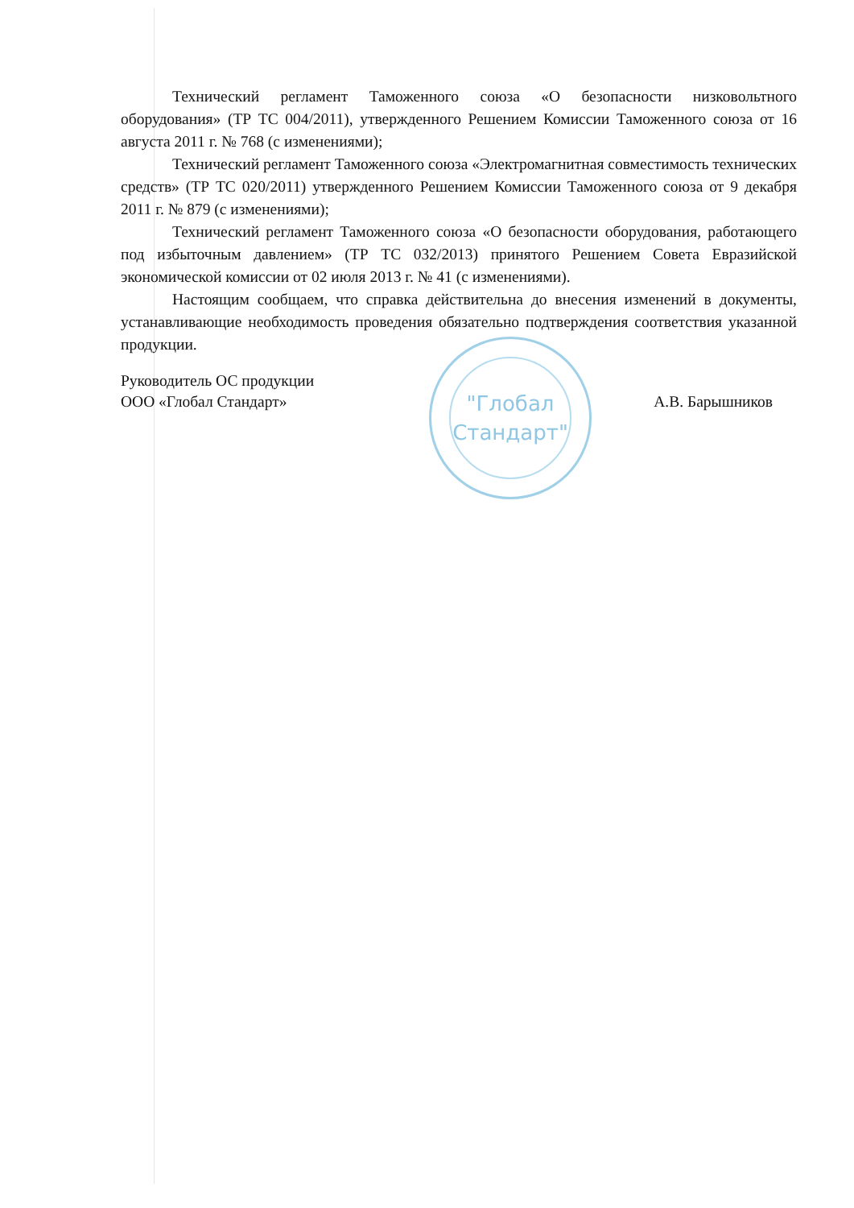"Глобал
Стандарт"
Технический регламент Таможенного союза «О безопасности низковольтного оборудования» (ТР ТС 004/2011), утвержденного Решением Комиссии Таможенного союза от 16 августа 2011 г. № 768 (с изменениями);
Технический регламент Таможенного союза «Электромагнитная совместимость технических средств» (ТР ТС 020/2011) утвержденного Решением Комиссии Таможенного союза от 9 декабря 2011 г. № 879 (с изменениями);
Технический регламент Таможенного союза «О безопасности оборудования, работающего под избыточным давлением» (ТР ТС 032/2013) принятого Решением Совета Евразийской экономической комиссии от 02 июля 2013 г. № 41 (с изменениями).
Настоящим сообщаем, что справка действительна до внесения изменений в документы, устанавливающие необходимость проведения обязательно подтверждения соответствия указанной продукции.
Руководитель ОС продукции
ООО «Глобал Стандарт»
А.В. Барышников